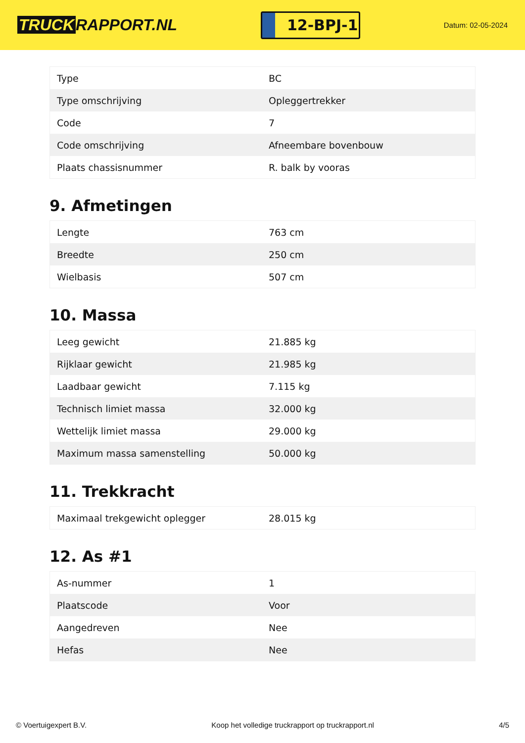TRUCK RAPPORT.NL
12-BPJ-1
Datum: 02-05-2024
| Type | BC |
| Type omschrijving | Opleggertrekker |
| Code | 7 |
| Code omschrijving | Afneembare bovenbouw |
| Plaats chassisnummer | R. balk by vooras |
9. Afmetingen
| Lengte | 763 cm |
| Breedte | 250 cm |
| Wielbasis | 507 cm |
10. Massa
| Leeg gewicht | 21.885 kg |
| Rijklaar gewicht | 21.985 kg |
| Laadbaar gewicht | 7.115 kg |
| Technisch limiet massa | 32.000 kg |
| Wettelijk limiet massa | 29.000 kg |
| Maximum massa samenstelling | 50.000 kg |
11. Trekkracht
| Maximaal trekgewicht oplegger | 28.015 kg |
12. As #1
| As-nummer | 1 |
| Plaatscode | Voor |
| Aangedreven | Nee |
| Hefas | Nee |
© Voertuigexpert B.V. Koop het volledige truckrapport op truckrapport.nl 4/5